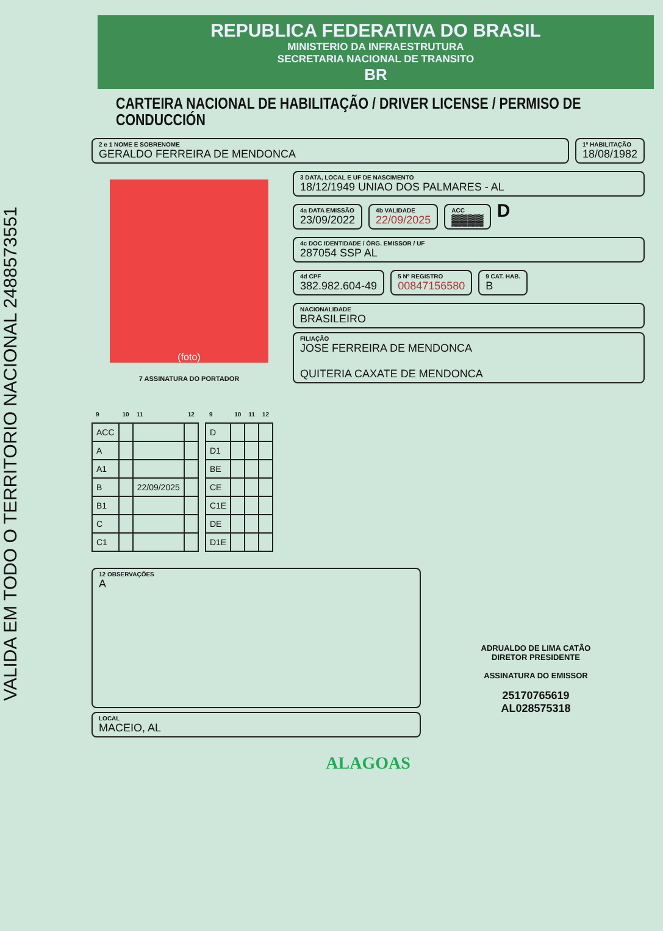REPUBLICA FEDERATIVA DO BRASIL
MINISTERIO DA INFRAESTRUTURA
SECRETARIA NACIONAL DE TRANSITO
BR
CARTEIRA NACIONAL DE HABILITAÇÃO / DRIVER LICENSE / PERMISO DE CONDUCCIÓN
VALIDA EM TODO O TERRITORIO NACIONAL 2488573551
2 e 1 NOME E SOBRENOME
GERALDO FERREIRA DE MENDONCA
1ª HABILITAÇÃO
18/08/1982
(foto)
7 ASSINATURA DO PORTADOR
3 DATA, LOCAL E UF DE NASCIMENTO
18/12/1949 UNIAO DOS PALMARES - AL
4a DATA EMISSÃO
23/09/2022
4b VALIDADE
22/09/2025
ACC
▓▓▓▓
D
4c DOC IDENTIDADE / ÓRG. EMISSOR / UF
287054 SSP AL
4d CPF
382.982.604-49
5 Nº REGISTRO
00847156580
9 CAT. HAB.
B
NACIONALIDADE
BRASILEIRO
FILIAÇÃO
JOSE FERREIRA DE MENDONCA
QUITERIA CAXATE DE MENDONCA
| 9 | 10 | 11 | 12 |
| --- | --- | --- | --- |
| ACC | | | |
| A | | | |
| A1 | | | |
| B | | 22/09/2025 | |
| B1 | | | |
| C | | | |
| C1 | | | |
| 9 | 10 | 11 | 12 |
| --- | --- | --- | --- |
| D | | | |
| D1 | | | |
| BE | | | |
| CE | | | |
| C1E | | | |
| DE | | | |
| D1E | | | |
12 OBSERVAÇÕES
A
LOCAL
MACEIO, AL
ADRUALDO DE LIMA CATÃO
DIRETOR PRESIDENTE
ASSINATURA DO EMISSOR
25170765619
AL028575318
ALAGOAS